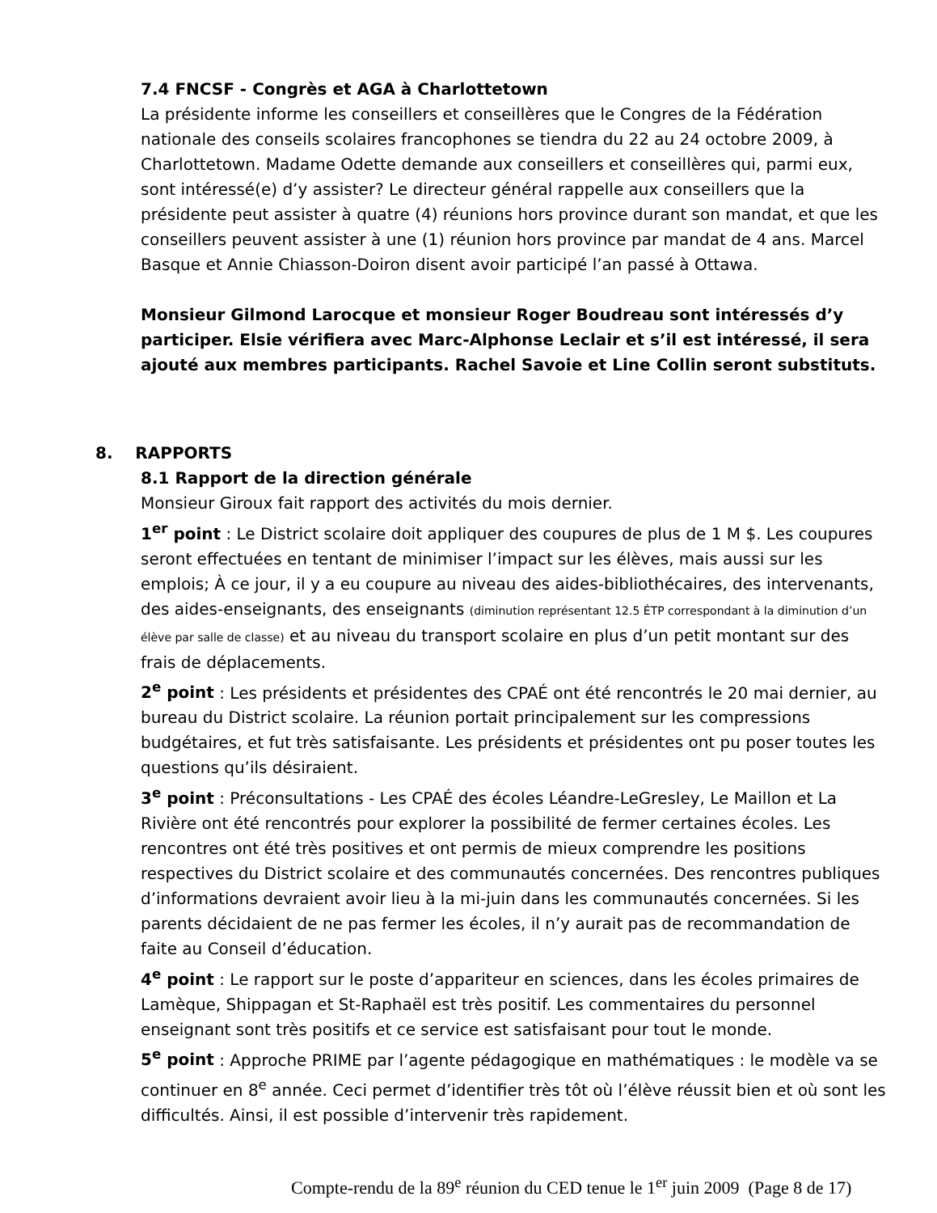7.4 FNCSF - Congrès et AGA à Charlottetown
La présidente informe les conseillers et conseillères que le Congres de la Fédération nationale des conseils scolaires francophones se tiendra du 22 au 24 octobre 2009, à Charlottetown. Madame Odette demande aux conseillers et conseillères qui, parmi eux, sont intéressé(e) d’y assister? Le directeur général rappelle aux conseillers que la présidente peut assister à quatre (4) réunions hors province durant son mandat, et que les conseillers peuvent assister à une (1) réunion hors province par mandat de 4 ans. Marcel Basque et Annie Chiasson-Doiron disent avoir participé l’an passé à Ottawa.
Monsieur Gilmond Larocque et monsieur Roger Boudreau sont intéressés d’y participer. Elsie vérifiera avec Marc-Alphonse Leclair et s’il est intéressé, il sera ajouté aux membres participants. Rachel Savoie et Line Collin seront substituts.
8. RAPPORTS
8.1 Rapport de la direction générale
Monsieur Giroux fait rapport des activités du mois dernier.
1<sup>er</sup> point : Le District scolaire doit appliquer des coupures de plus de 1 M $. Les coupures seront effectuées en tentant de minimiser l’impact sur les élèves, mais aussi sur les emplois; À ce jour, il y a eu coupure au niveau des aides-bibliothécaires, des intervenants, des aides-enseignants, des enseignants (diminution représentant 12.5 ÉTP correspondant à la diminution d’un élève par salle de classe) et au niveau du transport scolaire en plus d’un petit montant sur des frais de déplacements.
2<sup>e</sup> point : Les présidents et présidentes des CPAÉ ont été rencontrés le 20 mai dernier, au bureau du District scolaire. La réunion portait principalement sur les compressions budgétaires, et fut très satisfaisante. Les présidents et présidentes ont pu poser toutes les questions qu’ils désiraient.
3<sup>e</sup> point : Préconsultations - Les CPAÉ des écoles Léandre-LeGresley, Le Maillon et La Rivière ont été rencontrés pour explorer la possibilité de fermer certaines écoles. Les rencontres ont été très positives et ont permis de mieux comprendre les positions respectives du District scolaire et des communautés concernées. Des rencontres publiques d’informations devraient avoir lieu à la mi-juin dans les communautés concernées. Si les parents décidaient de ne pas fermer les écoles, il n’y aurait pas de recommandation de faite au Conseil d’éducation.
4<sup>e</sup> point : Le rapport sur le poste d’appariteur en sciences, dans les écoles primaires de Lamèque, Shippagan et St-Raphaël est très positif. Les commentaires du personnel enseignant sont très positifs et ce service est satisfaisant pour tout le monde.
5<sup>e</sup> point : Approche PRIME par l’agente pédagogique en mathématiques : le modèle va se continuer en 8<sup>e</sup> année. Ceci permet d’identifier très tôt où l’élève réussit bien et où sont les difficultés. Ainsi, il est possible d’intervenir très rapidement.
Compte-rendu de la 89<sup>e</sup> réunion du CED tenue le 1<sup>er</sup> juin 2009 (Page 8 de 17)